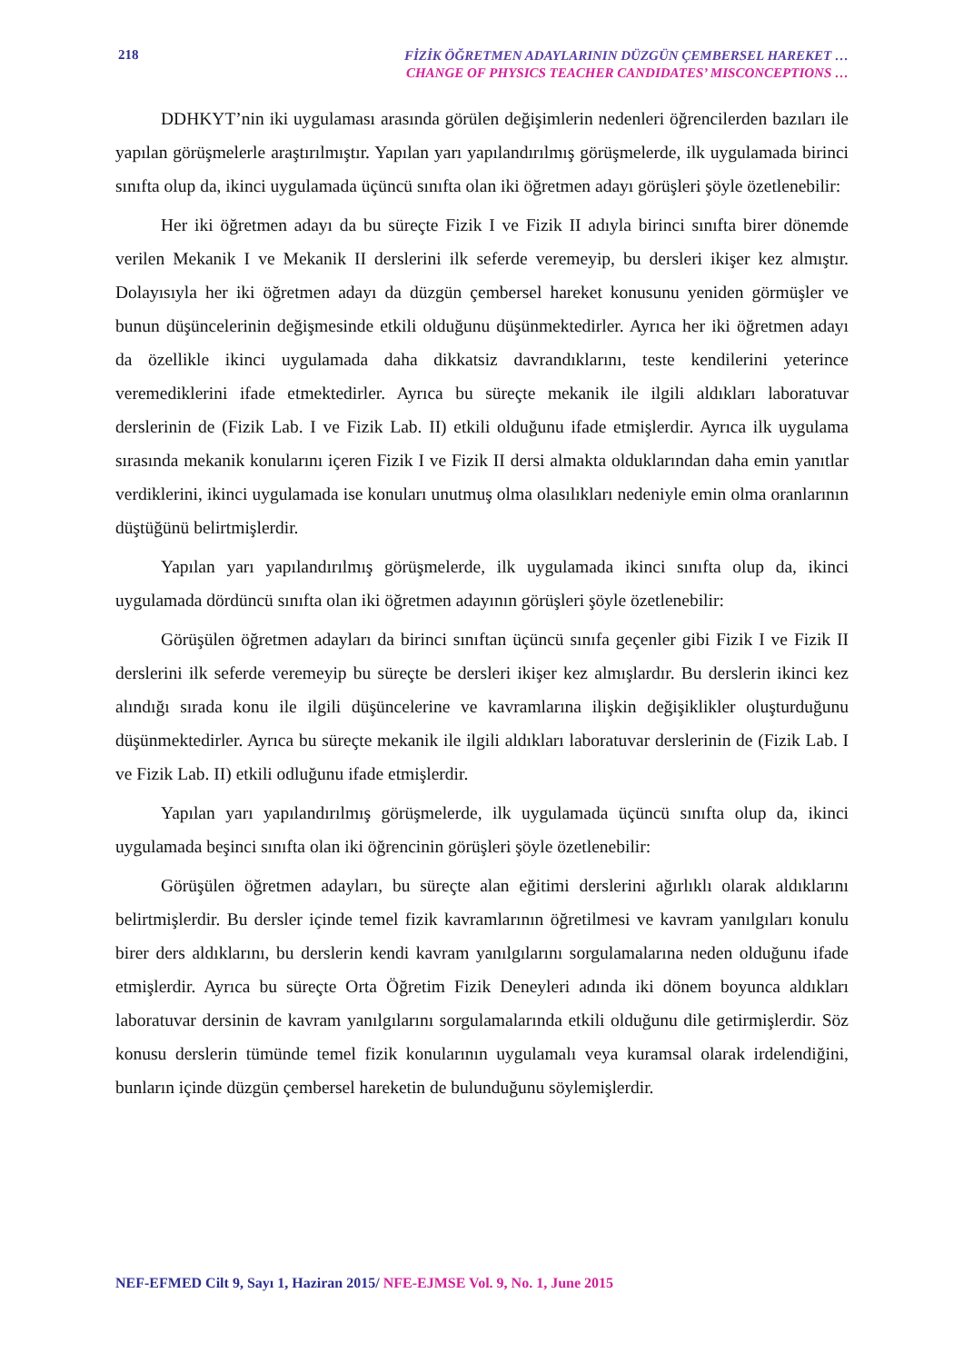218
FİZİK ÖĞRETMEN ADAYLARININ DÜZGÜN ÇEMBERSEL HAREKET …
CHANGE OF PHYSICS TEACHER CANDIDATES’ MISCONCEPTIONS …
DDHKYT’nin iki uygulaması arasında görülen değişimlerin nedenleri öğrencilerden bazıları ile yapılan görüşmelerle araştırılmıştır. Yapılan yarı yapılandırılmış görüşmelerde, ilk uygulamada birinci sınıfta olup da, ikinci uygulamada üçüncü sınıfta olan iki öğretmen adayı görüşleri şöyle özetlenebilir:
Her iki öğretmen adayı da bu süreçte Fizik I ve Fizik II adıyla birinci sınıfta birer dönemde verilen Mekanik I ve Mekanik II derslerini ilk seferde veremeyip, bu dersleri ikişer kez almıştır. Dolayısıyla her iki öğretmen adayı da düzgün çembersel hareket konusunu yeniden görmüşler ve bunun düşüncelerinin değişmesinde etkili olduğunu düşünmektedirler. Ayrıca her iki öğretmen adayı da özellikle ikinci uygulamada daha dikkatsiz davrandıklarını, teste kendilerini yeterince veremediklerini ifade etmektedirler. Ayrıca bu süreçte mekanik ile ilgili aldıkları laboratuvar derslerinin de (Fizik Lab. I ve Fizik Lab. II) etkili olduğunu ifade etmişlerdir. Ayrıca ilk uygulama sırasında mekanik konularını içeren Fizik I ve Fizik II dersi almakta olduklarından daha emin yanıtlar verdiklerini, ikinci uygulamada ise konuları unutmuş olma olasılıkları nedeniyle emin olma oranlarının düştüğünü belirtmişlerdir.
Yapılan yarı yapılandırılmış görüşmelerde, ilk uygulamada ikinci sınıfta olup da, ikinci uygulamada dördüncü sınıfta olan iki öğretmen adayının görüşleri şöyle özetlenebilir:
Görüşülen öğretmen adayları da birinci sınıftan üçüncü sınıfa geçenler gibi Fizik I ve Fizik II derslerini ilk seferde veremeyip bu süreçte be dersleri ikişer kez almışlardır. Bu derslerin ikinci kez alındığı sırada konu ile ilgili düşüncelerine ve kavramlarına ilişkin değişiklikler oluşturduğunu düşünmektedirler. Ayrıca bu süreçte mekanik ile ilgili aldıkları laboratuvar derslerinin de (Fizik Lab. I ve Fizik Lab. II) etkili odluğunu ifade etmişlerdir.
Yapılan yarı yapılandırılmış görüşmelerde, ilk uygulamada üçüncü sınıfta olup da, ikinci uygulamada beşinci sınıfta olan iki öğrencinin görüşleri şöyle özetlenebilir:
Görüşülen öğretmen adayları, bu süreçte alan eğitimi derslerini ağırlıklı olarak aldıklarını belirtmişlerdir. Bu dersler içinde temel fizik kavramlarının öğretilmesi ve kavram yanılgıları konulu birer ders aldıklarını, bu derslerin kendi kavram yanılgılarını sorgulamalarına neden olduğunu ifade etmişlerdir. Ayrıca bu süreçte Orta Öğretim Fizik Deneyleri adında iki dönem boyunca aldıkları laboratuvar dersinin de kavram yanılgılarını sorgulamalarında etkili olduğunu dile getirmişlerdir. Söz konusu derslerin tümünde temel fizik konularının uygulamalı veya kuramsal olarak irdelendiğini, bunların içinde düzgün çembersel hareketin de bulunduğunu söylemişlerdir.
NEF-EFMED Cilt 9, Sayı 1, Haziran 2015/ NFE-EJMSE Vol. 9, No. 1, June 2015